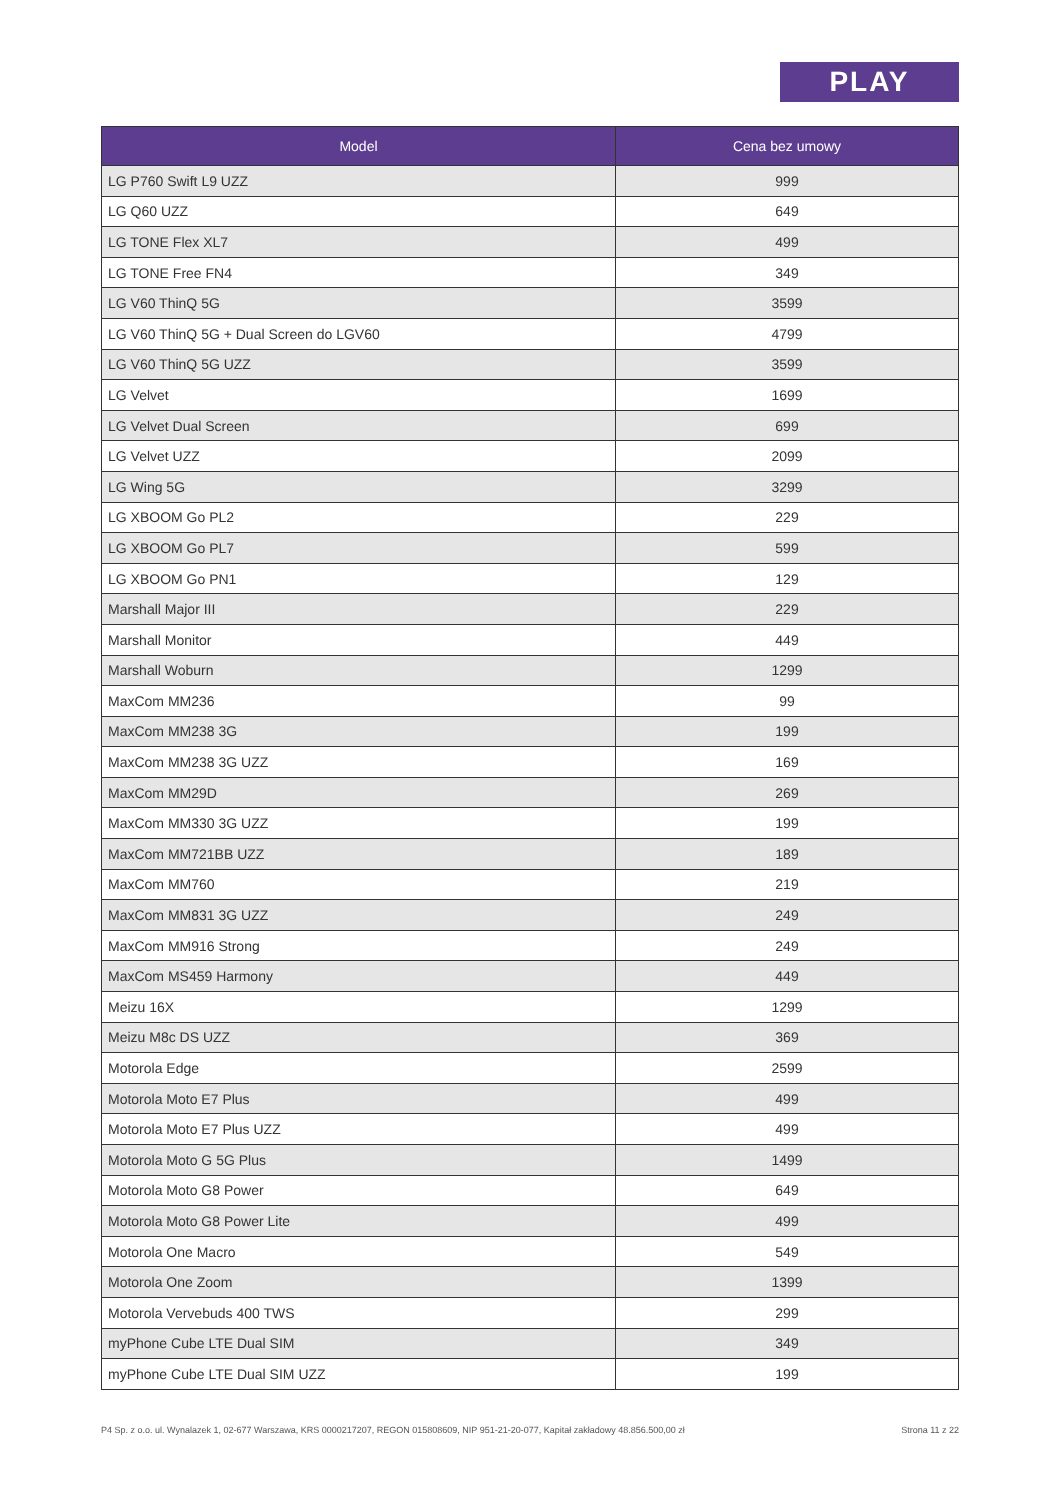PLAY
| Model | Cena bez umowy |
| --- | --- |
| LG P760 Swift L9 UZZ | 999 |
| LG Q60 UZZ | 649 |
| LG TONE Flex XL7 | 499 |
| LG TONE Free FN4 | 349 |
| LG V60 ThinQ 5G | 3599 |
| LG V60 ThinQ 5G + Dual Screen do LGV60 | 4799 |
| LG V60 ThinQ 5G UZZ | 3599 |
| LG Velvet | 1699 |
| LG Velvet Dual Screen | 699 |
| LG Velvet UZZ | 2099 |
| LG Wing 5G | 3299 |
| LG XBOOM Go PL2 | 229 |
| LG XBOOM Go PL7 | 599 |
| LG XBOOM Go PN1 | 129 |
| Marshall Major III | 229 |
| Marshall Monitor | 449 |
| Marshall Woburn | 1299 |
| MaxCom MM236 | 99 |
| MaxCom MM238 3G | 199 |
| MaxCom MM238 3G UZZ | 169 |
| MaxCom MM29D | 269 |
| MaxCom MM330 3G UZZ | 199 |
| MaxCom MM721BB UZZ | 189 |
| MaxCom MM760 | 219 |
| MaxCom MM831 3G UZZ | 249 |
| MaxCom MM916 Strong | 249 |
| MaxCom MS459 Harmony | 449 |
| Meizu 16X | 1299 |
| Meizu M8c DS UZZ | 369 |
| Motorola Edge | 2599 |
| Motorola Moto E7 Plus | 499 |
| Motorola Moto E7 Plus UZZ | 499 |
| Motorola Moto G 5G Plus | 1499 |
| Motorola Moto G8 Power | 649 |
| Motorola Moto G8 Power Lite | 499 |
| Motorola One Macro | 549 |
| Motorola One Zoom | 1399 |
| Motorola Vervebuds 400 TWS | 299 |
| myPhone Cube LTE Dual SIM | 349 |
| myPhone Cube LTE Dual SIM UZZ | 199 |
P4 Sp. z o.o. ul. Wynalazek 1, 02-677 Warszawa, KRS 0000217207, REGON 015808609, NIP 951-21-20-077, Kapitał zakładowy 48.856.500,00 zł Strona 11 z 22